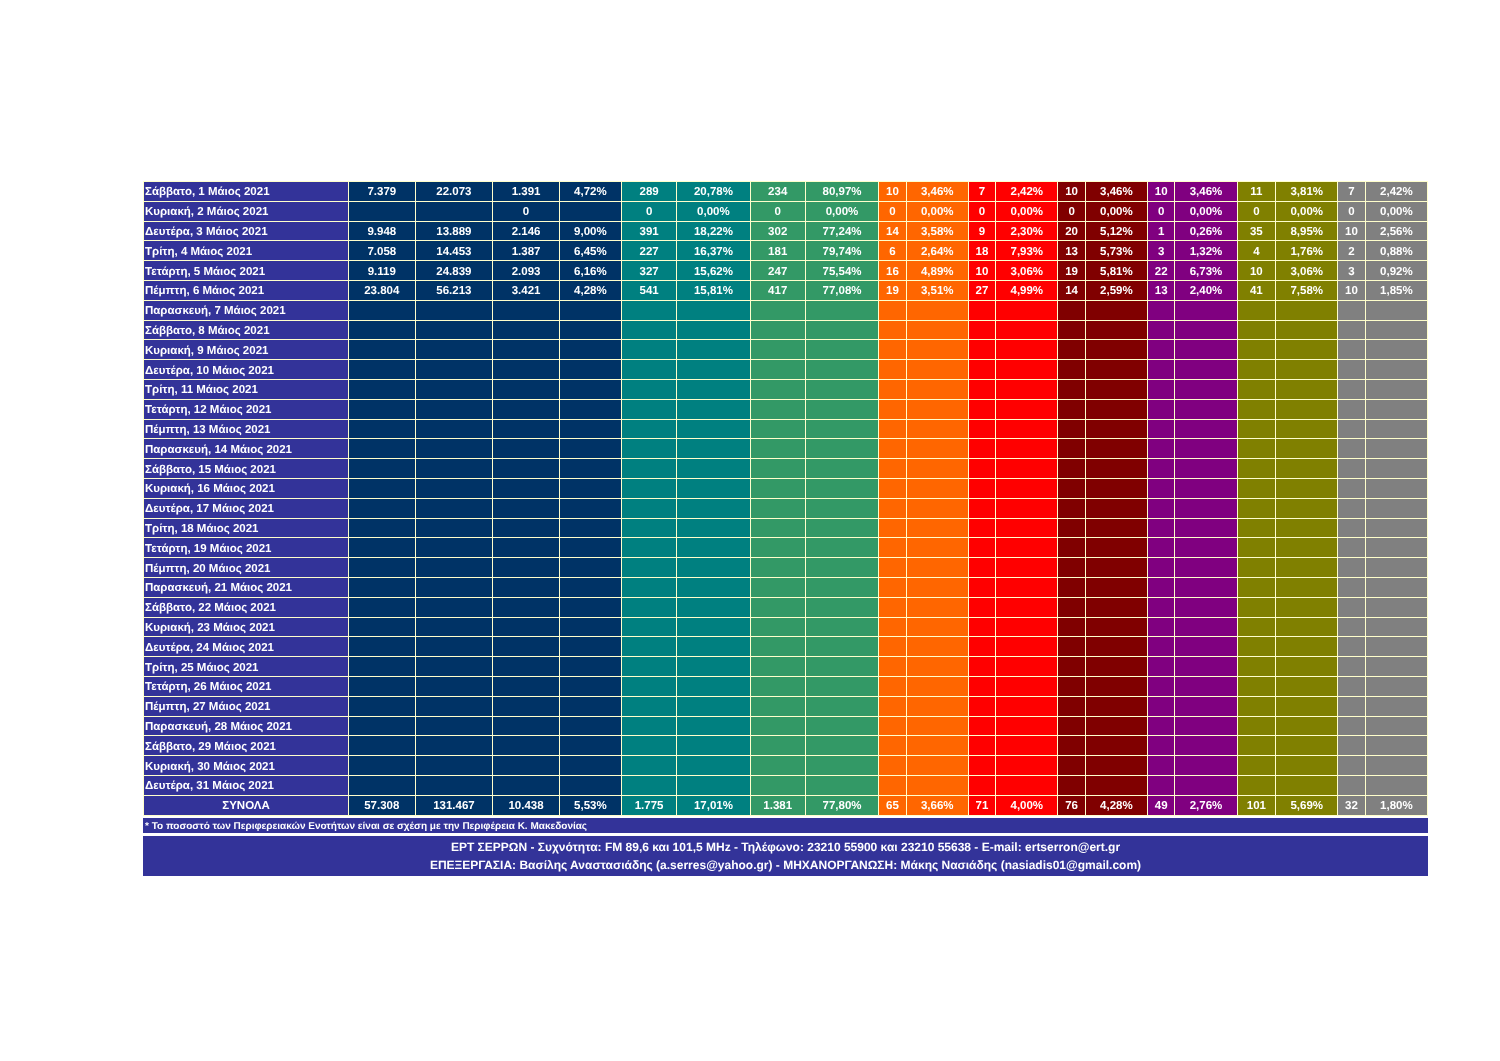| Σάββατο, 1 Μάιος 2021 | 7.379 | 22.073 | 1.391 | 4,72% | 289 | 20,78% | 234 | 80,97% | 10 | 3,46% | 7 | 2,42% | 10 | 3,46% | 10 | 3,46% | 11 | 3,81% | 7 | 2,42% |
| Κυριακή, 2 Μάιος 2021 | | | 0 | | 0 | 0,00% | 0 | 0,00% | 0 | 0,00% | 0 | 0,00% | 0 | 0,00% | 0 | 0,00% | 0 | 0,00% | 0 | 0,00% |
| Δευτέρα, 3 Μάιος 2021 | 9.948 | 13.889 | 2.146 | 9,00% | 391 | 18,22% | 302 | 77,24% | 14 | 3,58% | 9 | 2,30% | 20 | 5,12% | 1 | 0,26% | 35 | 8,95% | 10 | 2,56% |
| Τρίτη, 4 Μάιος 2021 | 7.058 | 14.453 | 1.387 | 6,45% | 227 | 16,37% | 181 | 79,74% | 6 | 2,64% | 18 | 7,93% | 13 | 5,73% | 3 | 1,32% | 4 | 1,76% | 2 | 0,88% |
| Τετάρτη, 5 Μάιος 2021 | 9.119 | 24.839 | 2.093 | 6,16% | 327 | 15,62% | 247 | 75,54% | 16 | 4,89% | 10 | 3,06% | 19 | 5,81% | 22 | 6,73% | 10 | 3,06% | 3 | 0,92% |
| Πέμπτη, 6 Μάιος 2021 | 23.804 | 56.213 | 3.421 | 4,28% | 541 | 15,81% | 417 | 77,08% | 19 | 3,51% | 27 | 4,99% | 14 | 2,59% | 13 | 2,40% | 41 | 7,58% | 10 | 1,85% |
| Παρασκευή, 7 Μάιος 2021 | | | | | | | | | | | | | | | | | | | | |
| Σάββατο, 8 Μάιος 2021 | | | | | | | | | | | | | | | | | | | | |
| Κυριακή, 9 Μάιος 2021 | | | | | | | | | | | | | | | | | | | | |
| Δευτέρα, 10 Μάιος 2021 | | | | | | | | | | | | | | | | | | | | |
| Τρίτη, 11 Μάιος 2021 | | | | | | | | | | | | | | | | | | | | |
| Τετάρτη, 12 Μάιος 2021 | | | | | | | | | | | | | | | | | | | | |
| Πέμπτη, 13 Μάιος 2021 | | | | | | | | | | | | | | | | | | | | |
| Παρασκευή, 14 Μάιος 2021 | | | | | | | | | | | | | | | | | | | | |
| Σάββατο, 15 Μάιος 2021 | | | | | | | | | | | | | | | | | | | | |
| Κυριακή, 16 Μάιος 2021 | | | | | | | | | | | | | | | | | | | | |
| Δευτέρα, 17 Μάιος 2021 | | | | | | | | | | | | | | | | | | | | |
| Τρίτη, 18 Μάιος 2021 | | | | | | | | | | | | | | | | | | | | |
| Τετάρτη, 19 Μάιος 2021 | | | | | | | | | | | | | | | | | | | | |
| Πέμπτη, 20 Μάιος 2021 | | | | | | | | | | | | | | | | | | | | |
| Παρασκευή, 21 Μάιος 2021 | | | | | | | | | | | | | | | | | | | | |
| Σάββατο, 22 Μάιος 2021 | | | | | | | | | | | | | | | | | | | | |
| Κυριακή, 23 Μάιος 2021 | | | | | | | | | | | | | | | | | | | | |
| Δευτέρα, 24 Μάιος 2021 | | | | | | | | | | | | | | | | | | | | |
| Τρίτη, 25 Μάιος 2021 | | | | | | | | | | | | | | | | | | | | |
| Τετάρτη, 26 Μάιος 2021 | | | | | | | | | | | | | | | | | | | | |
| Πέμπτη, 27 Μάιος 2021 | | | | | | | | | | | | | | | | | | | | |
| Παρασκευή, 28 Μάιος 2021 | | | | | | | | | | | | | | | | | | | | |
| Σάββατο, 29 Μάιος 2021 | | | | | | | | | | | | | | | | | | | | |
| Κυριακή, 30 Μάιος 2021 | | | | | | | | | | | | | | | | | | | | |
| Δευτέρα, 31 Μάιος 2021 | | | | | | | | | | | | | | | | | | | | |
| ΣΥΝΟΛΑ | 57.308 | 131.467 | 10.438 | 5,53% | 1.775 | 17,01% | 1.381 | 77,80% | 65 | 3,66% | 71 | 4,00% | 76 | 4,28% | 49 | 2,76% | 101 | 5,69% | 32 | 1,80% |
* Το ποσοστό των Περιφερειακών Ενοτήτων είναι σε σχέση με την Περιφέρεια Κ. Μακεδονίας
ΕΡΤ ΣΕΡΡΩΝ - Συχνότητα: FM 89,6 και 101,5 MHz - Τηλέφωνο: 23210 55900 και 23210 55638 - E-mail: ertserron@ert.gr
ΕΠΕΞΕΡΓΑΣΙΑ: Βασίλης Αναστασιάδης (a.serres@yahoo.gr) - ΜΗΧΑΝΟΡΓΑΝΩΣΗ: Μάκης Νασιάδης (nasiadis01@gmail.com)